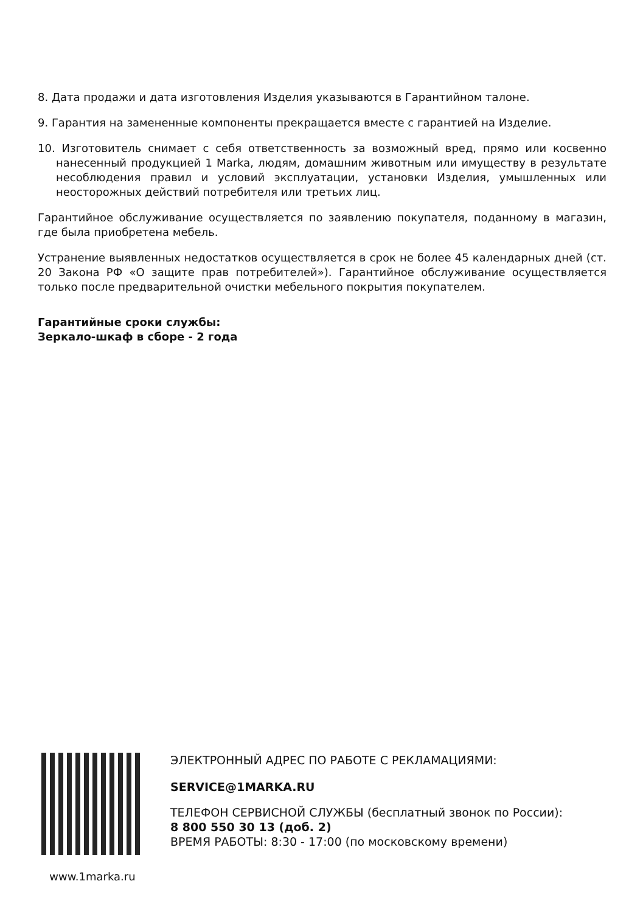8. Дата продажи и дата изготовления Изделия указываются в Гарантийном талоне.
9. Гарантия на замененные компоненты прекращается вместе с гарантией на Изделие.
10. Изготовитель снимает с себя ответственность за возможный вред, прямо или косвенно нанесенный продукцией 1 Marka, людям, домашним животным или имуществу в результате несоблюдения правил и условий эксплуатации, установки Изделия, умышленных или неосторожных действий потребителя или третьих лиц.
Гарантийное обслуживание осуществляется по заявлению покупателя, поданному в магазин, где была приобретена мебель.
Устранение выявленных недостатков осуществляется в срок не более 45 календарных дней (ст. 20 Закона РФ «О защите прав потребителей»). Гарантийное обслуживание осуществляется только после предварительной очистки мебельного покрытия покупателем.
Гарантийные сроки службы:
Зеркало-шкаф в сборе - 2 года
www.1marka.ru ЭЛЕКТРОННЫЙ АДРЕС ПО РАБОТЕ С РЕКЛАМАЦИЯМИ:
SERVICE@1MARKA.RU
ТЕЛЕФОН СЕРВИСНОЙ СЛУЖБЫ (бесплатный звонок по России):
8 800 550 30 13 (доб. 2)
ВРЕМЯ РАБОТЫ: 8:30 - 17:00 (по московскому времени)